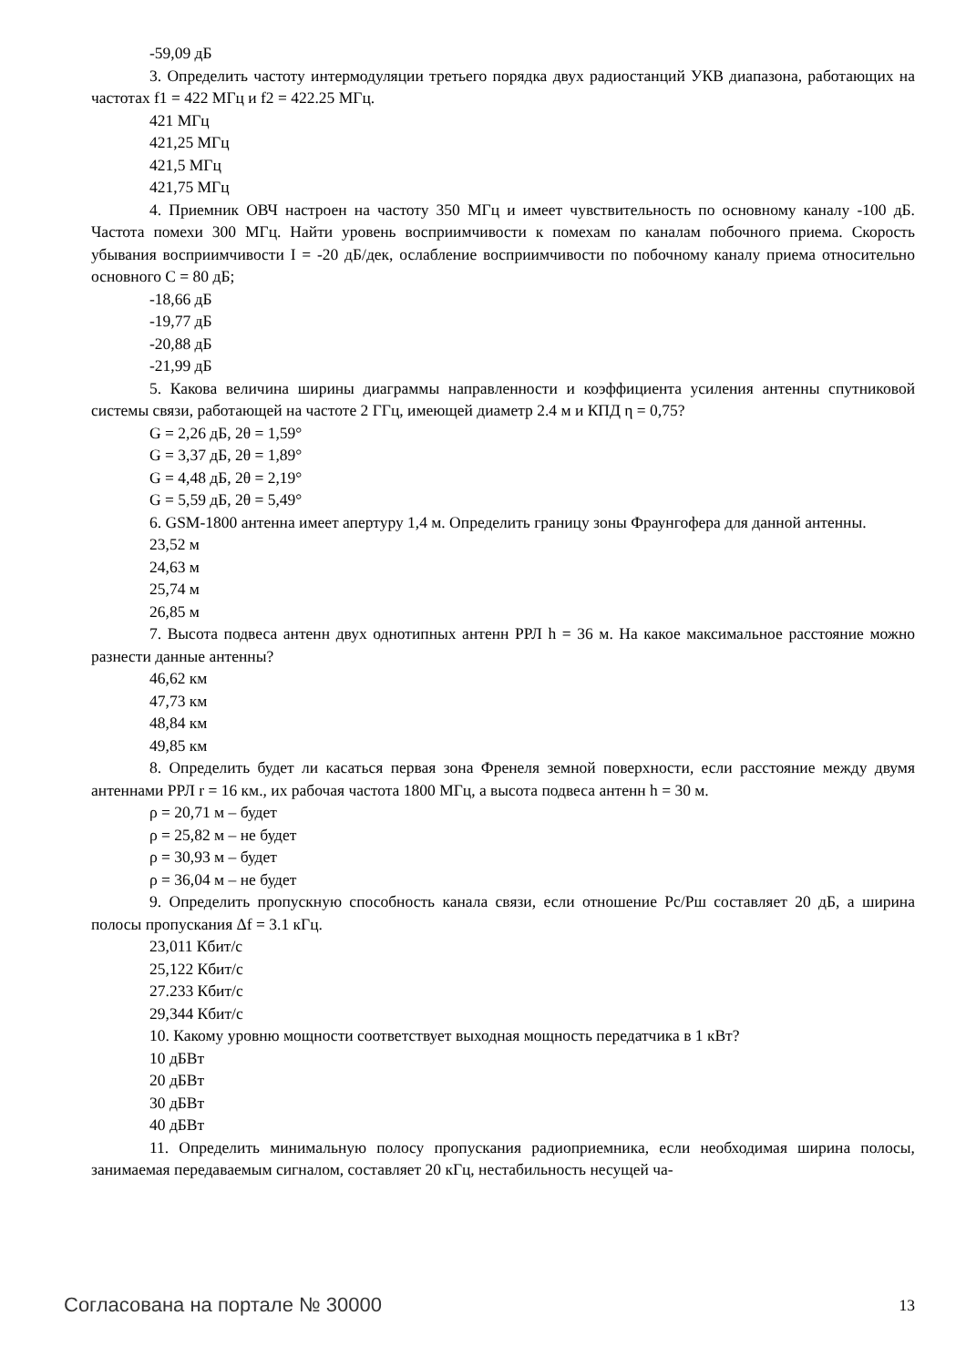-59,09 дБ
3. Определить частоту интермодуляции третьего порядка двух радиостанций УКВ диапазона, работающих на частотах f1 = 422 МГц и f2 = 422.25 МГц.
421 МГц
421,25 МГц
421,5 МГц
421,75 МГц
4. Приемник ОВЧ настроен на частоту 350 МГц и имеет чувствительность по основному каналу -100 дБ. Частота помехи 300 МГц. Найти уровень восприимчивости к помехам по каналам побочного приема. Скорость убывания восприимчивости I = -20 дБ/дек, ослабление восприимчивости по побочному каналу приема относительно основного C = 80 дБ;
-18,66 дБ
-19,77 дБ
-20,88 дБ
-21,99 дБ
5. Какова величина ширины диаграммы направленности и коэффициента усиления антенны спутниковой системы связи, работающей на частоте 2 ГГц, имеющей диаметр 2.4 м и КПД η = 0,75?
G = 2,26 дБ, 2θ = 1,59°
G = 3,37 дБ, 2θ = 1,89°
G = 4,48 дБ, 2θ = 2,19°
G = 5,59 дБ, 2θ = 5,49°
6. GSM-1800 антенна имеет апертуру 1,4 м. Определить границу зоны Фраунгофера для данной антенны.
23,52 м
24,63 м
25,74 м
26,85 м
7. Высота подвеса антенн двух однотипных антенн РРЛ h = 36 м. На какое максимальное расстояние можно разнести данные антенны?
46,62 км
47,73 км
48,84 км
49,85 км
8. Определить будет ли касаться первая зона Френеля земной поверхности, если расстояние между двумя антеннами РРЛ r = 16 км., их рабочая частота 1800 МГц, а высота подвеса антенн h = 30 м.
ρ = 20,71 м – будет
ρ = 25,82 м – не будет
ρ = 30,93 м – будет
ρ = 36,04 м – не будет
9. Определить пропускную способность канала связи, если отношение Рс/Рш составляет 20 дБ, а ширина полосы пропускания Δf = 3.1 кГц.
23,011 Кбит/с
25,122 Кбит/с
27.233 Кбит/с
29,344 Кбит/с
10. Какому уровню мощности соответствует выходная мощность передатчика в 1 кВт?
10 дБВт
20 дБВт
30 дБВт
40 дБВт
11. Определить минимальную полосу пропускания радиоприемника, если необходимая ширина полосы, занимаемая передаваемым сигналом, составляет 20 кГц, нестабильность несущей ча-
Согласована на портале № 30000 13